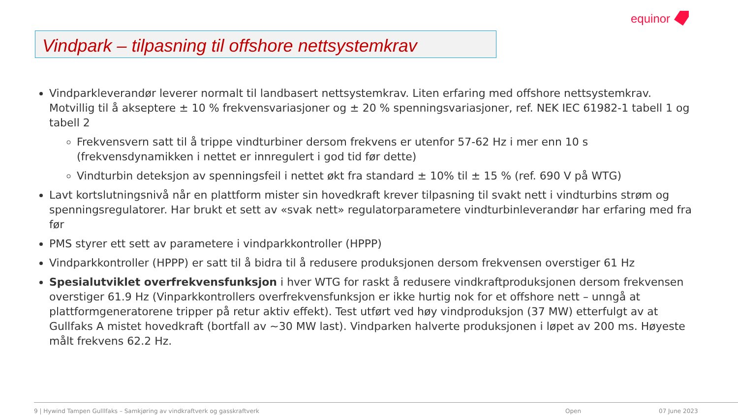Vindpark – tilpasning til offshore nettsystemkrav
equinor
Vindparkleverandør leverer normalt til landbasert nettsystemkrav. Liten erfaring med offshore nettsystemkrav. Motvillig til å akseptere ± 10 % frekvensvariasjoner og ± 20 % spenningsvariasjoner, ref. NEK IEC 61982-1 tabell 1 og tabell 2
Frekvensvern satt til å trippe vindturbiner dersom frekvens er utenfor 57-62 Hz i mer enn 10 s (frekvensdynamikken i nettet er innregulert i god tid før dette)
Vindturbin deteksjon av spenningsfeil i nettet økt fra standard ± 10% til ± 15 % (ref. 690 V på WTG)
Lavt kortslutningsnivå når en plattform mister sin hovedkraft krever tilpasning til svakt nett i vindturbins strøm og spenningsregulatorer. Har brukt et sett av «svak nett» regulatorparametere vindturbinleverandør har erfaring med fra før
PMS styrer ett sett av parametere i vindparkkontroller (HPPP)
Vindparkkontroller (HPPP) er satt til å bidra til å redusere produksjonen dersom frekvensen overstiger 61 Hz
Spesialutviklet overfrekvensfunksjon i hver WTG for raskt å redusere vindkraftproduksjonen dersom frekvensen overstiger 61.9 Hz (Vinparkkontrollers overfrekvensfunksjon er ikke hurtig nok for et offshore nett – unngå at plattformgeneratorene tripper på retur aktiv effekt). Test utført ved høy vindproduksjon (37 MW) etterfulgt av at Gullfaks A mistet hovedkraft (bortfall av ~30 MW last). Vindparken halverte produksjonen i løpet av 200 ms. Høyeste målt frekvens 62.2 Hz.
9 | Hywind Tampen Gulllfaks – Samkjøring av vindkraftverk og gasskraftverk Open 07 June 2023